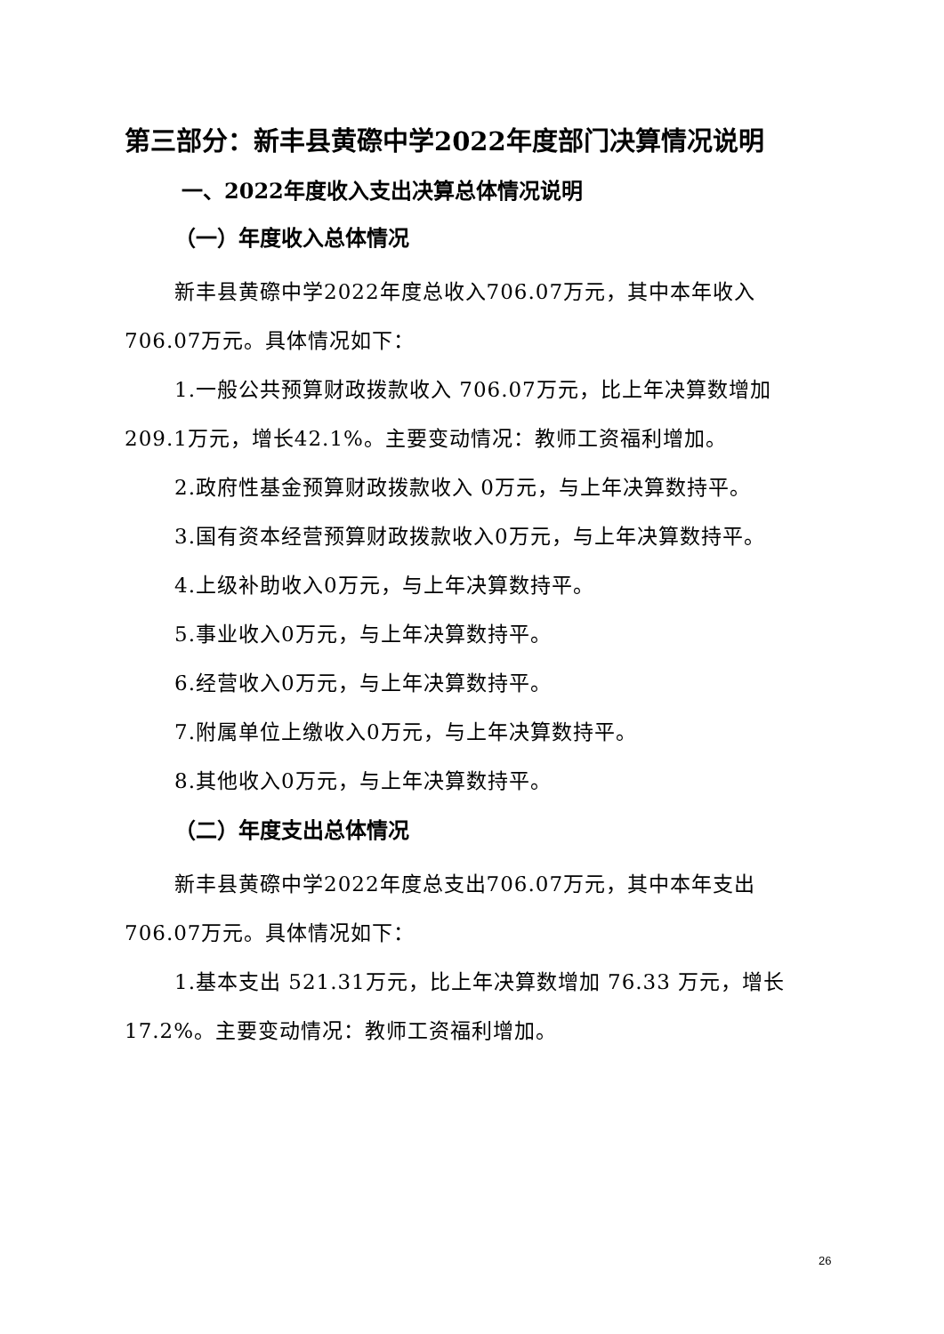第三部分：新丰县黄磜中学2022年度部门决算情况说明
一、2022年度收入支出决算总体情况说明
（一）年度收入总体情况
新丰县黄磜中学2022年度总收入706.07万元，其中本年收入706.07万元。具体情况如下：
1.一般公共预算财政拨款收入 706.07万元，比上年决算数增加209.1万元，增长42.1%。主要变动情况：教师工资福利增加。
2.政府性基金预算财政拨款收入 0万元，与上年决算数持平。
3.国有资本经营预算财政拨款收入0万元，与上年决算数持平。
4.上级补助收入0万元，与上年决算数持平。
5.事业收入0万元，与上年决算数持平。
6.经营收入0万元，与上年决算数持平。
7.附属单位上缴收入0万元，与上年决算数持平。
8.其他收入0万元，与上年决算数持平。
（二）年度支出总体情况
新丰县黄磜中学2022年度总支出706.07万元，其中本年支出706.07万元。具体情况如下：
1.基本支出 521.31万元，比上年决算数增加 76.33 万元，增长17.2%。主要变动情况：教师工资福利增加。
26